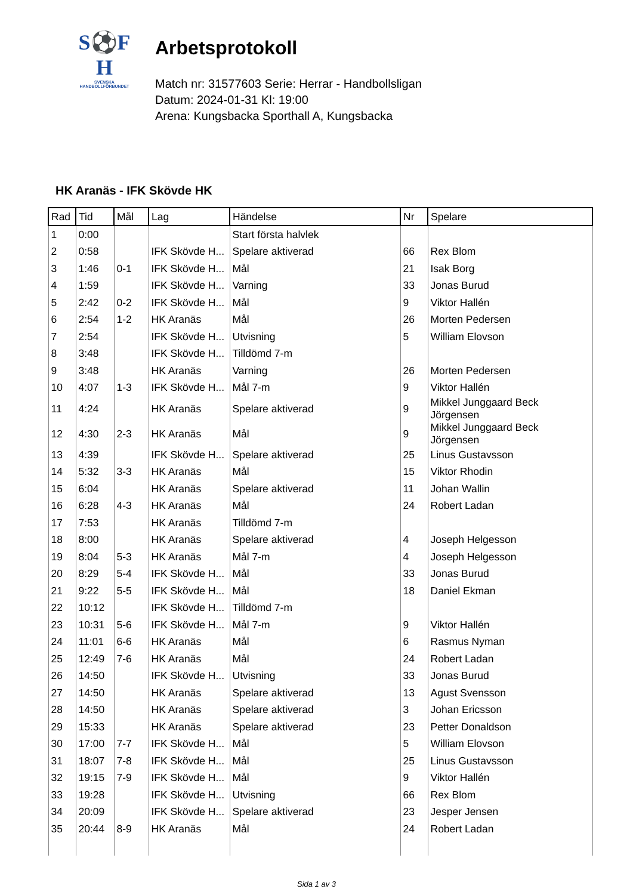S⚽F
H
SVENSKA
HANDBOLLFÖRBUNDET
Arbetsprotokoll
Match nr: 31577603 Serie: Herrar - Handbollsligan
Datum: 2024-01-31 Kl: 19:00
Arena: Kungsbacka Sporthall A, Kungsbacka
HK Aranäs - IFK Skövde HK
| Rad | Tid | Mål | Lag | Händelse | Nr | Spelare |
| --- | --- | --- | --- | --- | --- | --- |
| 1 | 0:00 | | | Start första halvlek | | |
| 2 | 0:58 | | IFK Skövde H... | Spelare aktiverad | 66 | Rex Blom |
| 3 | 1:46 | 0-1 | IFK Skövde H... | Mål | 21 | Isak Borg |
| 4 | 1:59 | | IFK Skövde H... | Varning | 33 | Jonas Burud |
| 5 | 2:42 | 0-2 | IFK Skövde H... | Mål | 9 | Viktor Hallén |
| 6 | 2:54 | 1-2 | HK Aranäs | Mål | 26 | Morten Pedersen |
| 7 | 2:54 | | IFK Skövde H... | Utvisning | 5 | William Elovson |
| 8 | 3:48 | | IFK Skövde H... | Tilldömd 7-m | | |
| 9 | 3:48 | | HK Aranäs | Varning | 26 | Morten Pedersen |
| 10 | 4:07 | 1-3 | IFK Skövde H... | Mål 7-m | 9 | Viktor Hallén |
| 11 | 4:24 | | HK Aranäs | Spelare aktiverad | 9 | Mikkel Junggaard Beck Jörgensen |
| 12 | 4:30 | 2-3 | HK Aranäs | Mål | 9 | Mikkel Junggaard Beck Jörgensen |
| 13 | 4:39 | | IFK Skövde H... | Spelare aktiverad | 25 | Linus Gustavsson |
| 14 | 5:32 | 3-3 | HK Aranäs | Mål | 15 | Viktor Rhodin |
| 15 | 6:04 | | HK Aranäs | Spelare aktiverad | 11 | Johan Wallin |
| 16 | 6:28 | 4-3 | HK Aranäs | Mål | 24 | Robert Ladan |
| 17 | 7:53 | | HK Aranäs | Tilldömd 7-m | | |
| 18 | 8:00 | | HK Aranäs | Spelare aktiverad | 4 | Joseph Helgesson |
| 19 | 8:04 | 5-3 | HK Aranäs | Mål 7-m | 4 | Joseph Helgesson |
| 20 | 8:29 | 5-4 | IFK Skövde H... | Mål | 33 | Jonas Burud |
| 21 | 9:22 | 5-5 | IFK Skövde H... | Mål | 18 | Daniel Ekman |
| 22 | 10:12 | | IFK Skövde H... | Tilldömd 7-m | | |
| 23 | 10:31 | 5-6 | IFK Skövde H... | Mål 7-m | 9 | Viktor Hallén |
| 24 | 11:01 | 6-6 | HK Aranäs | Mål | 6 | Rasmus Nyman |
| 25 | 12:49 | 7-6 | HK Aranäs | Mål | 24 | Robert Ladan |
| 26 | 14:50 | | IFK Skövde H... | Utvisning | 33 | Jonas Burud |
| 27 | 14:50 | | HK Aranäs | Spelare aktiverad | 13 | Agust Svensson |
| 28 | 14:50 | | HK Aranäs | Spelare aktiverad | 3 | Johan Ericsson |
| 29 | 15:33 | | HK Aranäs | Spelare aktiverad | 23 | Petter Donaldson |
| 30 | 17:00 | 7-7 | IFK Skövde H... | Mål | 5 | William Elovson |
| 31 | 18:07 | 7-8 | IFK Skövde H... | Mål | 25 | Linus Gustavsson |
| 32 | 19:15 | 7-9 | IFK Skövde H... | Mål | 9 | Viktor Hallén |
| 33 | 19:28 | | IFK Skövde H... | Utvisning | 66 | Rex Blom |
| 34 | 20:09 | | IFK Skövde H... | Spelare aktiverad | 23 | Jesper Jensen |
| 35 | 20:44 | 8-9 | HK Aranäs | Mål | 24 | Robert Ladan |
Sida 1 av 3